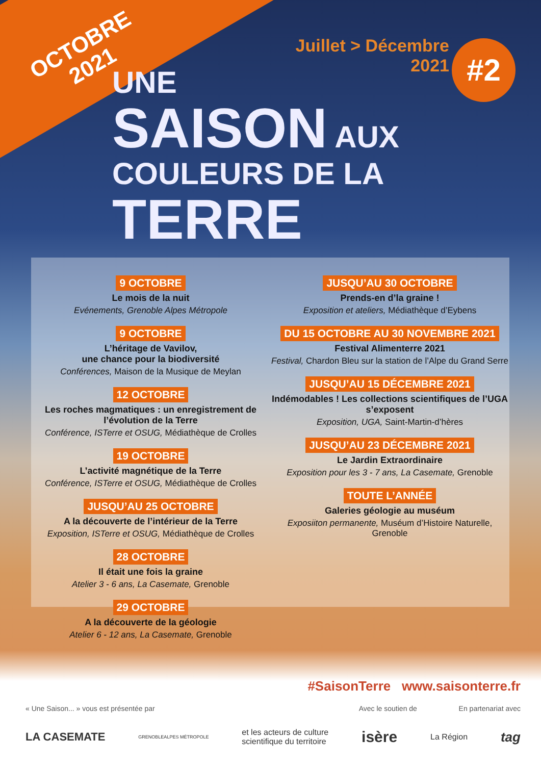OCTOBRE
2021
Juillet > Décembre
2021
#2
UNE
SAISON AUX
COULEURS DE LA TERRE
9 OCTOBRE
Le mois de la nuit
Evénements, Grenoble Alpes Métropole
9 OCTOBRE
L’héritage de Vavilov,
une chance pour la biodiversité
Conférences, Maison de la Musique de Meylan
12 OCTOBRE
Les roches magmatiques : un enregistrement de l’évolution de la Terre
Conférence, ISTerre et OSUG, Médiathèque de Crolles
19 OCTOBRE
L’activité magnétique de la Terre
Conférence, ISTerre et OSUG, Médiathèque de Crolles
JUSQU’AU 25 OCTOBRE
A la découverte de l’intérieur de la Terre
Exposition, ISTerre et OSUG, Médiathèque de Crolles
28 OCTOBRE
Il était une fois la graine
Atelier 3 - 6 ans, La Casemate, Grenoble
29 OCTOBRE
A la découverte de la géologie
Atelier 6 - 12 ans, La Casemate, Grenoble
JUSQU’AU 30 OCTOBRE
Prends-en d’la graine !
Exposition et ateliers, Médiathèque d’Eybens
DU 15 OCTOBRE AU 30 NOVEMBRE 2021
Festival Alimenterre 2021
Festival, Chardon Bleu sur la station de l’Alpe du Grand Serre
JUSQU’AU 15 DÉCEMBRE 2021
Indémodables ! Les collections scientifiques de l’UGA s’exposent
Exposition, UGA, Saint-Martin-d’hères
JUSQU’AU 23 DÉCEMBRE 2021
Le Jardin Extraordinaire
Exposition pour les 3 - 7 ans, La Casemate, Grenoble
TOUTE L’ANNÉE
Galeries géologie au muséum
Exposiiton permanente, Muséum d’Histoire Naturelle, Grenoble
#SaisonTerre www.saisonterre.fr
« Une Saison... » vous est présentée par Avec le soutien de En partenariat avec
LA CASEMATE GRENOBLEALPES MÉTROPOLE et les acteurs de culture
scientifique du territoire isère La Région tag